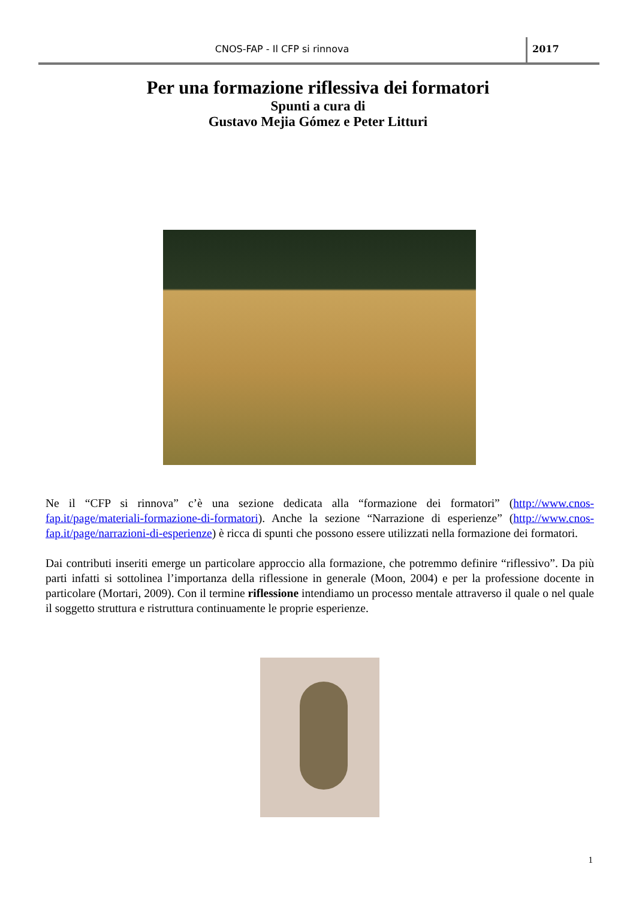CNOS-FAP - Il CFP si rinnova 2017
Per una formazione riflessiva dei formatori
Spunti a cura di
Gustavo Mejia Gómez e Peter Litturi
Ne il “CFP si rinnova” c’è una sezione dedicata alla “formazione dei formatori” (http://www.cnos-fap.it/page/materiali-formazione-di-formatori). Anche la sezione “Narrazione di esperienze” (http://www.cnos-fap.it/page/narrazioni-di-esperienze) è ricca di spunti che possono essere utilizzati nella formazione dei formatori.
Dai contributi inseriti emerge un particolare approccio alla formazione, che potremmo definire “riflessivo”. Da più parti infatti si sottolinea l’importanza della riflessione in generale (Moon, 2004) e per la professione docente in particolare (Mortari, 2009). Con il termine riflessione intendiamo un processo mentale attraverso il quale o nel quale il soggetto struttura e ristruttura continuamente le proprie esperienze.
1